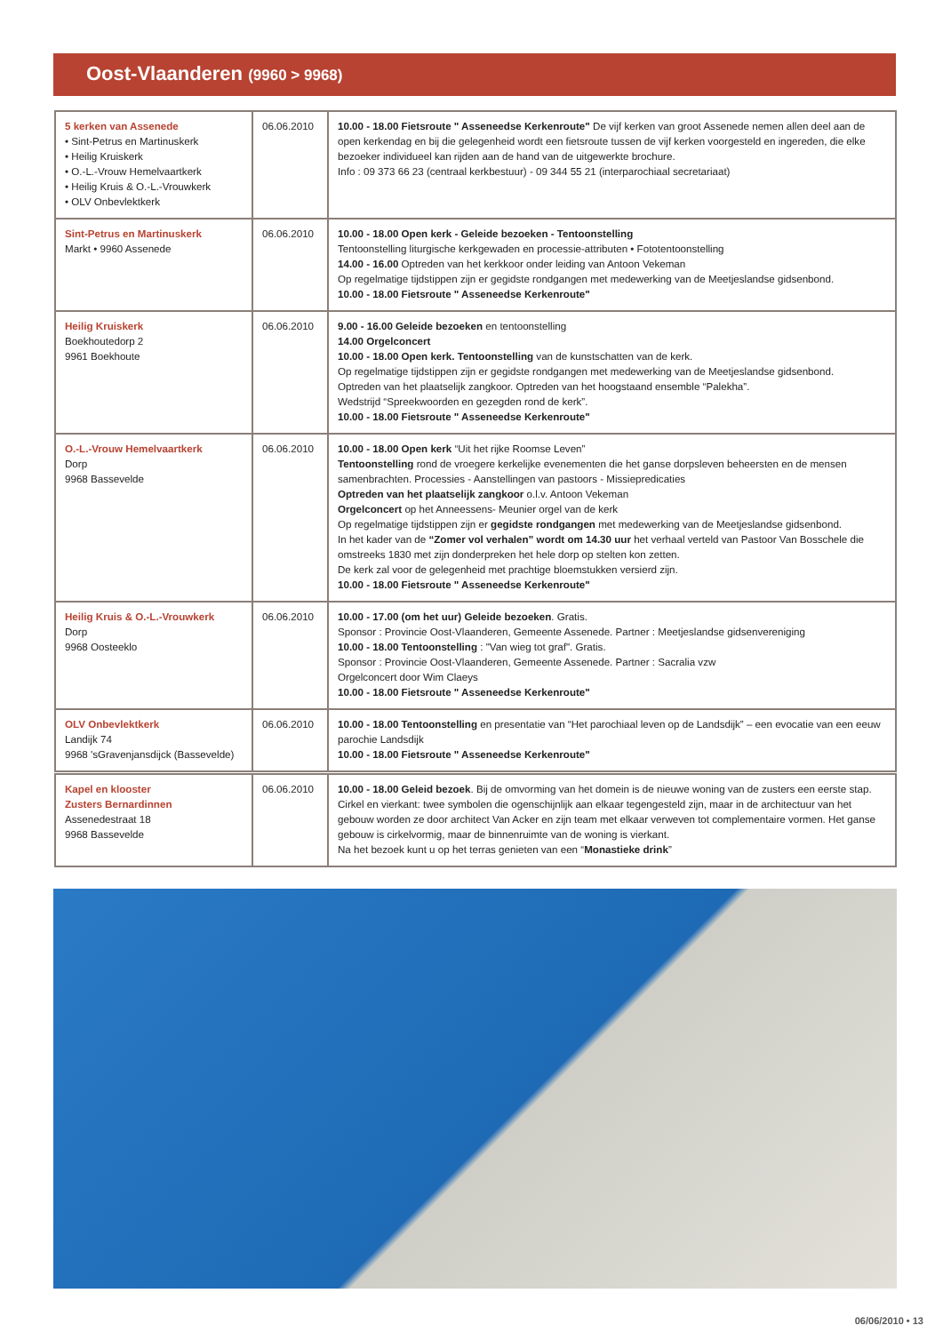Oost-Vlaanderen (9960 > 9968)
| 5 kerken van Assenede • Sint-Petrus en Martinuskerk • Heilig Kruiskerk • O.-L.-Vrouw Hemelvaartkerk • Heilig Kruis & O.-L.-Vrouwkerk • OLV Onbevlektkerk | 06.06.2010 | 10.00 - 18.00 Fietsroute " Asseneedse Kerkenroute" De vijf kerken van groot Assenede nemen allen deel aan de open kerkendag en bij die gelegenheid wordt een fietsroute tussen de vijf kerken voorgesteld en ingereden, die elke bezoeker individueel kan rijden aan de hand van de uitgewerkte brochure. Info : 09 373 66 23 (centraal kerkbestuur) - 09 344 55 21 (interparochiaal secretariaat) |
| Sint-Petrus en Martinuskerk Markt • 9960 Assenede | 06.06.2010 | 10.00 - 18.00 Open kerk - Geleide bezoeken - Tentoonstelling Tentoonstelling liturgische kerkgewaden en processie-attributen • Fototentoonstelling 14.00 - 16.00 Optreden van het kerkkoor onder leiding van Antoon Vekeman Op regelmatige tijdstippen zijn er gegidste rondgangen met medewerking van de Meetjeslandse gidsenbond. 10.00 - 18.00 Fietsroute " Asseneedse Kerkenroute" |
| Heilig Kruiskerk Boekhoutedorp 2 9961 Boekhoute | 06.06.2010 | 9.00 - 16.00 Geleide bezoeken en tentoonstelling 14.00 Orgelconcert 10.00 - 18.00 Open kerk. Tentoonstelling van de kunstschatten van de kerk. Op regelmatige tijdstippen zijn er gegidste rondgangen met medewerking van de Meetjeslandse gidsenbond. Optreden van het plaatselijk zangkoor. Optreden van het hoogstaand ensemble “Palekha”. Wedstrijd “Spreekwoorden en gezegden rond de kerk”. 10.00 - 18.00 Fietsroute " Asseneedse Kerkenroute" |
| O.-L.-Vrouw Hemelvaartkerk Dorp 9968 Bassevelde | 06.06.2010 | 10.00 - 18.00 Open kerk “Uit het rijke Roomse Leven” Tentoonstelling rond de vroegere kerkelijke evenementen die het ganse dorpsleven beheersten en de mensen samenbrachten. Processies - Aanstellingen van pastoors - Missiepredicaties Optreden van het plaatselijk zangkoor o.l.v. Antoon Vekeman Orgelconcert op het Anneessens- Meunier orgel van de kerk Op regelmatige tijdstippen zijn er gegidste rondgangen met medewerking van de Meetjeslandse gidsenbond. In het kader van de “Zomer vol verhalen” wordt om 14.30 uur het verhaal verteld van Pastoor Van Bosschele die omstreeks 1830 met zijn donderpreken het hele dorp op stelten kon zetten. De kerk zal voor de gelegenheid met prachtige bloemstukken versierd zijn. 10.00 - 18.00 Fietsroute " Asseneedse Kerkenroute" |
| Heilig Kruis & O.-L.-Vrouwkerk Dorp 9968 Oosteeklo | 06.06.2010 | 10.00 - 17.00 (om het uur) Geleide bezoeken . Gratis. Sponsor : Provincie Oost-Vlaanderen, Gemeente Assenede. Partner : Meetjeslandse gidsenvereniging 10.00 - 18.00 Tentoonstelling : "Van wieg tot graf". Gratis. Sponsor : Provincie Oost-Vlaanderen, Gemeente Assenede. Partner : Sacralia vzw Orgelconcert door Wim Claeys 10.00 - 18.00 Fietsroute " Asseneedse Kerkenroute" |
| OLV Onbevlektkerk Landijk 74 9968 'sGravenjansdijck (Bassevelde) | 06.06.2010 | 10.00 - 18.00 Tentoonstelling en presentatie van “Het parochiaal leven op de Landsdijk” – een evocatie van een eeuw parochie Landsdijk 10.00 - 18.00 Fietsroute " Asseneedse Kerkenroute" |
| Kapel en klooster Zusters Bernardinnen Assenedestraat 18 9968 Bassevelde | 06.06.2010 | 10.00 - 18.00 Geleid bezoek . Bij de omvorming van het domein is de nieuwe woning van de zusters een eerste stap. Cirkel en vierkant: twee symbolen die ogenschijnlijk aan elkaar tegengesteld zijn, maar in de architectuur van het gebouw worden ze door architect Van Acker en zijn team met elkaar verweven tot complementaire vormen. Het ganse gebouw is cirkelvormig, maar de binnenruimte van de woning is vierkant. Na het bezoek kunt u op het terras genieten van een “ Monastieke drink ” |
06/06/2010 • 13